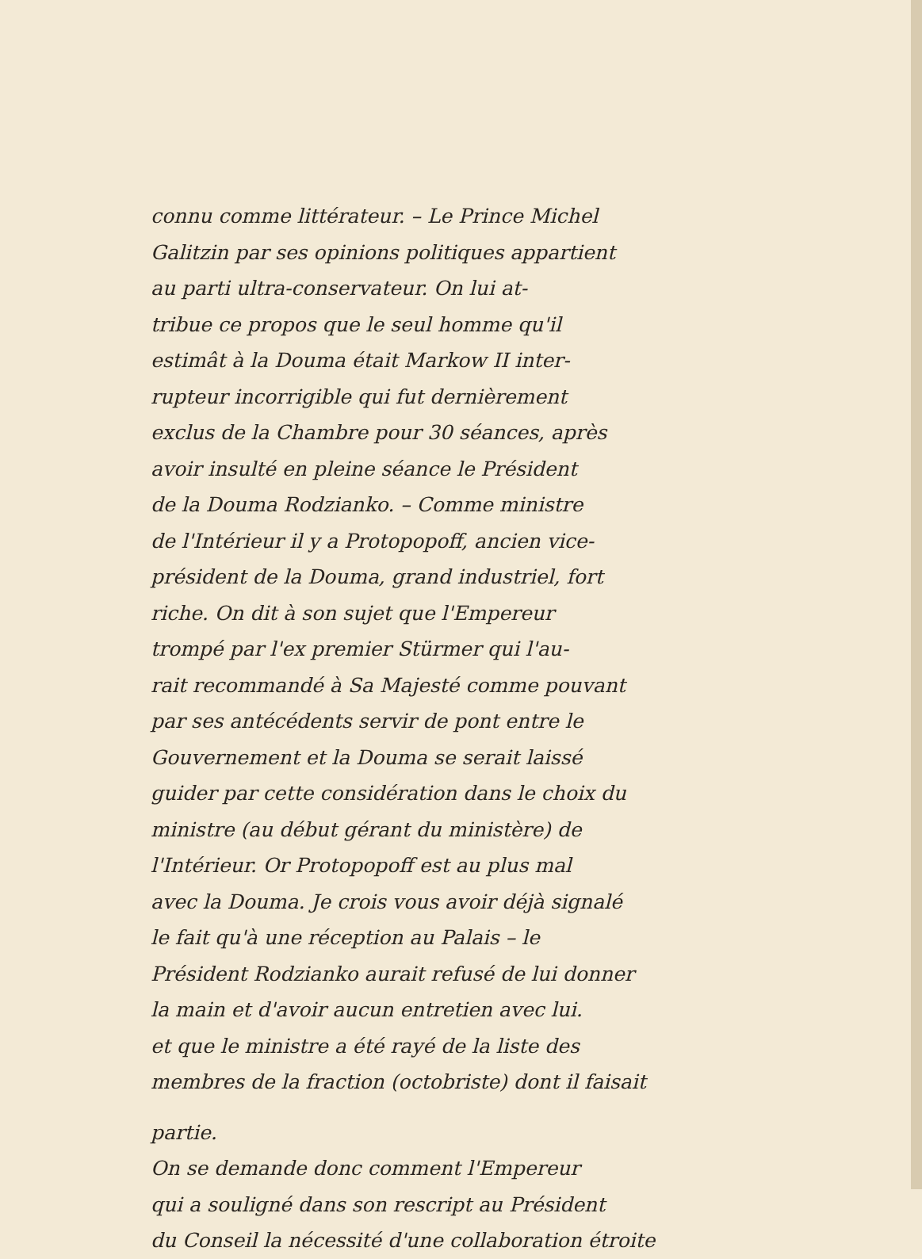connu comme littérateur. – Le Prince Michel
Galitzin par ses opinions politiques appartient
au parti ultra-conservateur. On lui at-
tribue ce propos que le seul homme qu'il
estimât à la Douma était Markow II inter-
rupteur incorrigible qui fut dernièrement
exclus de la Chambre pour 30 séances, après
avoir insulté en pleine séance le Président
de la Douma Rodzianko. – Comme ministre
de l'Intérieur il y a Protopopoff, ancien vice-
président de la Douma, grand industriel, fort
riche. On dit à son sujet que l'Empereur
trompé par l'ex premier Stürmer qui l'au-
rait recommandé à Sa Majesté comme pouvant
par ses antécédents servir de pont entre le
Gouvernement et la Douma se serait laissé
guider par cette considération dans le choix du
ministre (au début gérant du ministère) de
l'Intérieur. Or Protopopoff est au plus mal
avec la Douma. Je crois vous avoir déjà signalé
le fait qu'à une réception au Palais – le
Président Rodzianko aurait refusé de lui donner
la main et d'avoir aucun entretien avec lui.
et que le ministre a été rayé de la liste des
membres de la fraction (octobriste) dont il faisait
partie.
On se demande donc comment l'Empereur
qui a souligné dans son rescript au Président
du Conseil la nécessité d'une collaboration étroite